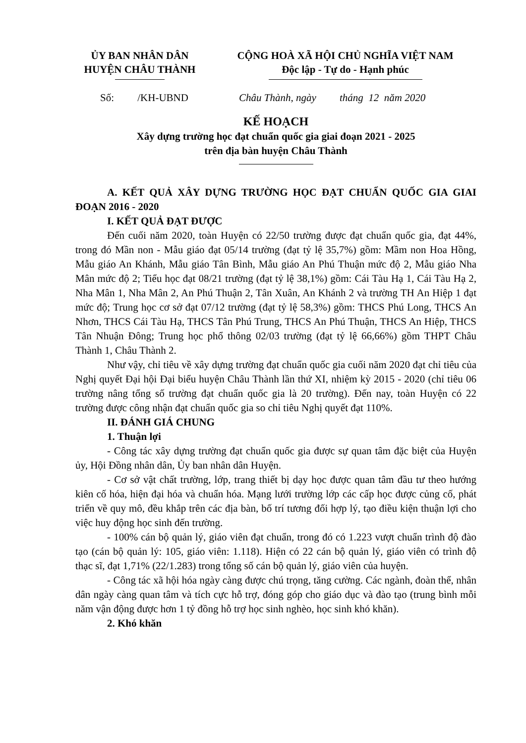ỦY BAN NHÂN DÂN
HUYỆN CHÂU THÀNH
CỘNG HOÀ XÃ HỘI CHỦ NGHĨA VIỆT NAM
Độc lập - Tự do - Hạnh phúc
Số: /KH-UBND Châu Thành, ngày tháng 12 năm 2020
KẾ HOẠCH
Xây dựng trường học đạt chuẩn quốc gia giai đoạn 2021 - 2025
trên địa bàn huyện Châu Thành
A. KẾT QUẢ XÂY DỰNG TRƯỜNG HỌC ĐẠT CHUẨN QUỐC GIA GIAI ĐOẠN 2016 - 2020
I. KẾT QUẢ ĐẠT ĐƯỢC
Đến cuối năm 2020, toàn Huyện có 22/50 trường được đạt chuẩn quốc gia, đạt 44%, trong đó Mần non - Mẫu giáo đạt 05/14 trường (đạt tỷ lệ 35,7%) gồm: Mầm non Hoa Hồng, Mẫu giáo An Khánh, Mẫu giáo Tân Bình, Mẫu giáo An Phú Thuận mức độ 2, Mẫu giáo Nha Mân mức độ 2; Tiểu học đạt 08/21 trường (đạt tỷ lệ 38,1%) gồm: Cái Tàu Hạ 1, Cái Tàu Hạ 2, Nha Mân 1, Nha Mân 2, An Phú Thuận 2, Tân Xuân, An Khánh 2 và trường TH An Hiệp 1 đạt mức độ; Trung học cơ sở đạt 07/12 trường (đạt tỷ lệ 58,3%) gồm: THCS Phú Long, THCS An Nhơn, THCS Cái Tàu Hạ, THCS Tân Phú Trung, THCS An Phú Thuận, THCS An Hiệp, THCS Tân Nhuận Đông; Trung học phổ thông 02/03 trường (đạt tỷ lệ 66,66%) gồm THPT Châu Thành 1, Châu Thành 2.
Như vậy, chỉ tiêu về xây dựng trường đạt chuẩn quốc gia cuối năm 2020 đạt chỉ tiêu của Nghị quyết Đại hội Đại biểu huyện Châu Thành lần thứ XI, nhiệm kỳ 2015 - 2020 (chỉ tiêu 06 trường nâng tổng số trường đạt chuẩn quốc gia là 20 trường). Đến nay, toàn Huyện có 22 trường được công nhận đạt chuẩn quốc gia so chỉ tiêu Nghị quyết đạt 110%.
II. ĐÁNH GIÁ CHUNG
1. Thuận lợi
- Công tác xây dựng trường đạt chuẩn quốc gia được sự quan tâm đặc biệt của Huyện ủy, Hội Đồng nhân dân, Ủy ban nhân dân Huyện.
- Cơ sở vật chất trường, lớp, trang thiết bị dạy học được quan tâm đầu tư theo hướng kiên cố hóa, hiện đại hóa và chuẩn hóa. Mạng lưới trường lớp các cấp học được củng cố, phát triển về quy mô, đều khắp trên các địa bàn, bố trí tương đối hợp lý, tạo điều kiện thuận lợi cho việc huy động học sinh đến trường.
- 100% cán bộ quản lý, giáo viên đạt chuẩn, trong đó có 1.223 vượt chuẩn trình độ đào tạo (cán bộ quản lý: 105, giáo viên: 1.118). Hiện có 22 cán bộ quản lý, giáo viên có trình độ thạc sĩ, đạt 1,71% (22/1.283) trong tổng số cán bộ quản lý, giáo viên của huyện.
- Công tác xã hội hóa ngày càng được chú trọng, tăng cường. Các ngành, đoàn thể, nhân dân ngày càng quan tâm và tích cực hỗ trợ, đóng góp cho giáo dục và đào tạo (trung bình mỗi năm vận động được hơn 1 tỷ đồng hỗ trợ học sinh nghèo, học sinh khó khăn).
2. Khó khăn